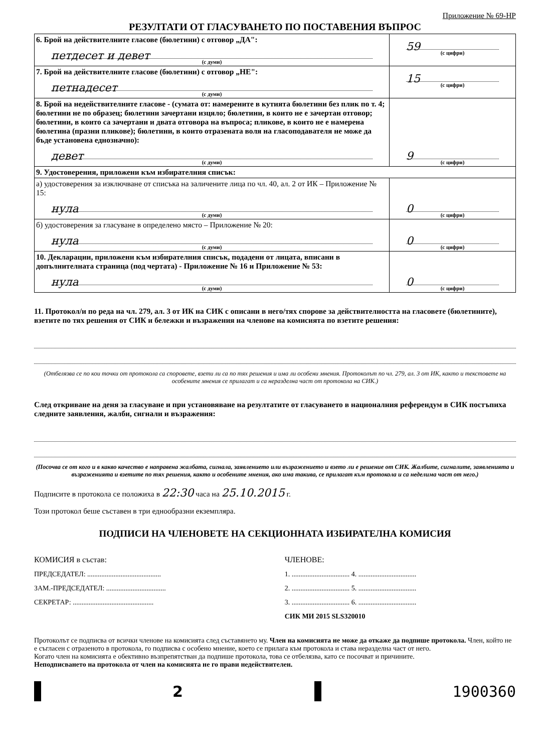Приложение № 69-НР
РЕЗУЛТАТИ ОТ ГЛАСУВАНЕТО ПО ПОСТАВЕНИЯ ВЪПРОС
| 6. Брой на действителните гласове (бюлетини) с отговор „ДА": петдесет и девет (с думи) | 59 (с цифри) |
| 7. Брой на действителните гласове (бюлетини) с отговор „НЕ": петнадесет (с думи) | 15 (с цифри) |
| 8. Брой на недействителните гласове - (сумата от: намерените в кутията бюлетини без плик по т. 4; бюлетини не по образец; бюлетини зачертани изцяло; бюлетини, в които не е зачертан отговор; бюлетини, в които са зачертани и двата отговора на въпроса; пликове, в които не е намерена бюлетина (празни пликове); бюлетини, в които отразената воля на гласоподавателя не може да бъде установена еднозначно): девет (с думи) | 9 (с цифри) |
| 9. Удостоверения, приложени към избирателния списък: | |
| а) удостоверения за изключване от списъка на заличените лица по чл. 40, ал. 2 от ИК – Приложение № 15: нула (с думи) | 0 (с цифри) |
| б) удостоверения за гласуване в определено място – Приложение № 20: нула (с думи) | 0 (с цифри) |
| 10. Декларации, приложени към избирателния списък, подадени от лицата, вписани в допълнителната страница (под чертата) - Приложение № 16 и Приложение № 53: нула (с думи) | 0 (с цифри) |
11. Протокол/и по реда на чл. 279, ал. 3 от ИК на СИК с описани в него/тях спорове за действителността на гласовете (бюлетините), взетите по тях решения от СИК и бележки и възражения на членове на комисията по взетите решения:
(Отбелязва се по кои точки от протокола са споровете, взети ли са по тях решения и има ли особени мнения. Протоколът по чл. 279, ал. 3 от ИК, както и текстовете на особените мнения се прилагат и са неразделна част от протокола на СИК.)
След откриване на деня за гласуване и при установяване на резултатите от гласуването в националния референдум в СИК постъпиха следните заявления, жалби, сигнали и възражения:
(Посочва се от кого и в какво качество е направена жалбата, сигнала, заявлението или възражението и взето ли е решение от СИК. Жалбите, сигналите, заявленията и възраженията и взетите по тях решения, както и особените мнения, ако има такива, се прилагат към протокола и са неделима част от него.)
Подписите в протокола се положиха в 22:30 часа на 25.10.2015 г.
Този протокол беше съставен в три еднообразни екземпляра.
ПОДПИСИ НА ЧЛЕНОВЕТЕ НА СЕКЦИОННАТА ИЗБИРАТЕЛНА КОМИСИЯ
КОМИСИЯ в състав:
ПРЕДСЕДАТЕЛ: ..........................................
ЗАМ.-ПРЕДСЕДАТЕЛ: ..................................
СЕКРЕТАР: ..............................................
ЧЛЕНОВЕ:
1. ................................. 4. .................................
2. ................................. 5. .................................
3. ................................. 6. .................................
СИК МИ 2015 SLS320010
Протоколът се подписва от всички членове на комисията след съставянето му. Член на комисията не може да откаже да подпише протокола. Член, който не е съгласен с отразеното в протокола, го подписва с особено мнение, което се прилага към протокола и става неразделна част от него.
Когато член на комисията е обективно възпрепятстван да подпише протокола, това се отбелязва, като се посочват и причините.
Неподписването на протокола от член на комисията не го прави недействителен.
2 1900360